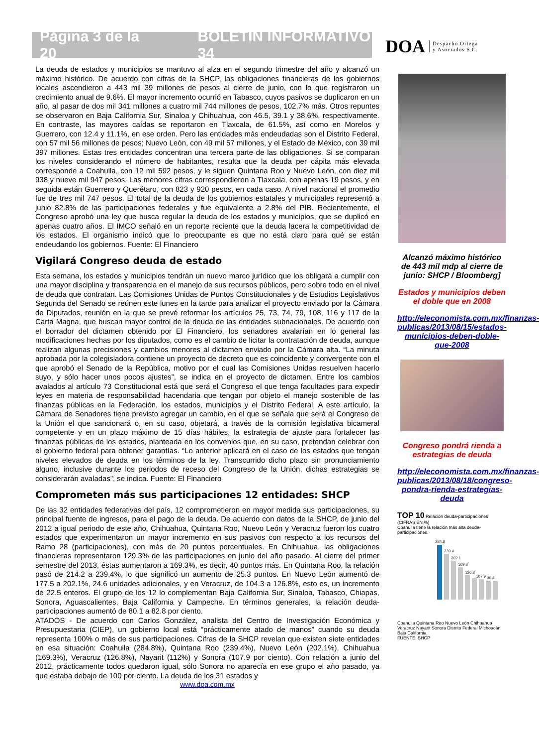Página 3 de la 20 BOLETÍN INFORMATIVO 34
DOA
Despacho Ortega
y Asociados S.C.
La deuda de estados y municipios se mantuvo al alza en el segundo trimestre del año y alcanzó un máximo histórico. De acuerdo con cifras de la SHCP, las obligaciones financieras de los gobiernos locales ascendieron a 443 mil 39 millones de pesos al cierre de junio, con lo que registraron un crecimiento anual de 9.6%. El mayor incremento ocurrió en Tabasco, cuyos pasivos se duplicaron en un año, al pasar de dos mil 341 millones a cuatro mil 744 millones de pesos, 102.7% más. Otros repuntes se observaron en Baja California Sur, Sinaloa y Chihuahua, con 46.5, 39.1 y 38.6%, respectivamente. En contraste, las mayores caídas se reportaron en Tlaxcala, de 61.5%, así como en Morelos y Guerrero, con 12.4 y 11.1%, en ese orden. Pero las entidades más endeudadas son el Distrito Federal, con 57 mil 56 millones de pesos; Nuevo León, con 49 mil 57 millones, y el Estado de México, con 39 mil 397 millones. Estas tres entidades concentran una tercera parte de las obligaciones. Si se comparan los niveles considerando el número de habitantes, resulta que la deuda per cápita más elevada corresponde a Coahuila, con 12 mil 592 pesos, y le siguen Quintana Roo y Nuevo León, con diez mil 938 y nueve mil 947 pesos. Las menores cifras correspondieron a Tlaxcala, con apenas 19 pesos, y en seguida están Guerrero y Querétaro, con 823 y 920 pesos, en cada caso. A nivel nacional el promedio fue de tres mil 747 pesos. El total de la deuda de los gobiernos estatales y municipales representó a junio 82.8% de las participaciones federales y fue equivalente a 2.8% del PIB. Recientemente, el Congreso aprobó una ley que busca regular la deuda de los estados y municipios, que se duplicó en apenas cuatro años. El IMCO señaló en un reporte reciente que la deuda lacera la competitividad de los estados. El organismo indicó que lo preocupante es que no está claro para qué se están endeudando los gobiernos. Fuente: El Financiero
Vigilará Congreso deuda de estado
Esta semana, los estados y municipios tendrán un nuevo marco jurídico que los obligará a cumplir con una mayor disciplina y transparencia en el manejo de sus recursos públicos, pero sobre todo en el nivel de deuda que contratan. Las Comisiones Unidas de Puntos Constitucionales y de Estudios Legislativos Segunda del Senado se reúnen este lunes en la tarde para analizar el proyecto enviado por la Cámara de Diputados, reunión en la que se prevé reformar los artículos 25, 73, 74, 79, 108, 116 y 117 de la Carta Magna, que buscan mayor control de la deuda de las entidades subnacionales. De acuerdo con el borrador del dictamen obtenido por El Financiero, los senadores avalarían en lo general las modificaciones hechas por los diputados, como es el cambio de licitar la contratación de deuda, aunque realizan algunas precisiones y cambios menores al dictamen enviado por la Cámara alta. “La minuta aprobada por la colegisladora contiene un proyecto de decreto que es coincidente y convergente con el que aprobó el Senado de la República, motivo por el cual las Comisiones Unidas resuelven hacerlo suyo, y sólo hacer unos pocos ajustes”, se indica en el proyecto de dictamen. Entre los cambios avalados al artículo 73 Constitucional está que será el Congreso el que tenga facultades para expedir leyes en materia de responsabilidad hacendaria que tengan por objeto el manejo sostenible de las finanzas públicas en la Federación, los estados, municipios y el Distrito Federal. A este artículo, la Cámara de Senadores tiene previsto agregar un cambio, en el que se señala que será el Congreso de la Unión el que sancionará o, en su caso, objetará, a través de la comisión legislativa bicameral competente y en un plazo máximo de 15 días hábiles, la estrategia de ajuste para fortalecer las finanzas públicas de los estados, planteada en los convenios que, en su caso, pretendan celebrar con el gobierno federal para obtener garantías. “Lo anterior aplicará en el caso de los estados que tengan niveles elevados de deuda en los términos de la ley. Transcurrido dicho plazo sin pronunciamiento alguno, inclusive durante los periodos de receso del Congreso de la Unión, dichas estrategias se considerarán avaladas”, se indica. Fuente: El Financiero
Comprometen más sus participaciones 12 entidades: SHCP
De las 32 entidades federativas del país, 12 comprometieron en mayor medida sus participaciones, su principal fuente de ingresos, para el pago de la deuda. De acuerdo con datos de la SHCP, de junio del 2012 a igual periodo de este año, Chihuahua, Quintana Roo, Nuevo León y Veracruz fueron los cuatro estados que experimentaron un mayor incremento en sus pasivos con respecto a los recursos del Ramo 28 (participaciones), con más de 20 puntos porcentuales. En Chihuahua, las obligaciones financieras representaron 129.3% de las participaciones en junio del año pasado. Al cierre del primer semestre del 2013, éstas aumentaron a 169.3%, es decir, 40 puntos más. En Quintana Roo, la relación pasó de 214.2 a 239.4%, lo que significó un aumento de 25.3 puntos. En Nuevo León aumentó de 177.5 a 202.1%, 24.6 unidades adicionales, y en Veracruz, de 104.3 a 126.8%, esto es, un incremento de 22.5 enteros. El grupo de los 12 lo complementan Baja California Sur, Sinaloa, Tabasco, Chiapas, Sonora, Aguascalientes, Baja California y Campeche. En términos generales, la relación deuda-participaciones aumentó de 80.1 a 82.8 por ciento.
ATADOS - De acuerdo con Carlos González, analista del Centro de Investigación Económica y Presupuestaria (CIEP), un gobierno local está “prácticamente atado de manos” cuando su deuda representa 100% o más de sus participaciones. Cifras de la SHCP revelan que existen siete entidades en esa situación: Coahuila (284.8%), Quintana Roo (239.4%), Nuevo León (202.1%), Chihuahua (169.3%), Veracruz (126.8%), Nayarit (112%) y Sonora (107.9 por ciento). Con relación a junio del 2012, prácticamente todos quedaron igual, sólo Sonora no aparecía en ese grupo el año pasado, ya que estaba debajo de 100 por ciento. La deuda de los 31 estados y
Alcanzó máximo histórico de 443 mil mdp al cierre de junio: SHCP / Bloomberg]
Estados y municipios deben el doble que en 2008
http://eleconomista.com.mx/finanzas-publicas/2013/08/15/estados-municipios-deben-doble-que-2008
Congreso pondrá rienda a estrategias de deuda
http://eleconomista.com.mx/finanzas-publicas/2013/08/18/congreso-pondra-rienda-estrategias-deuda
TOP 10 Relación deuda-participaciones (CIFRAS EN %)
Coahuila tiene la relación más alta deuda-participaciones.
284.8
239.4
202.1
169.3
126.8
107.9
96.4
Coahuila Quintana Roo Nuevo León Chihuahua Veracruz Nayarit Sonora Distrito Federal Michoacán Baja California
FUENTE: SHCP
www.doa.com.mx